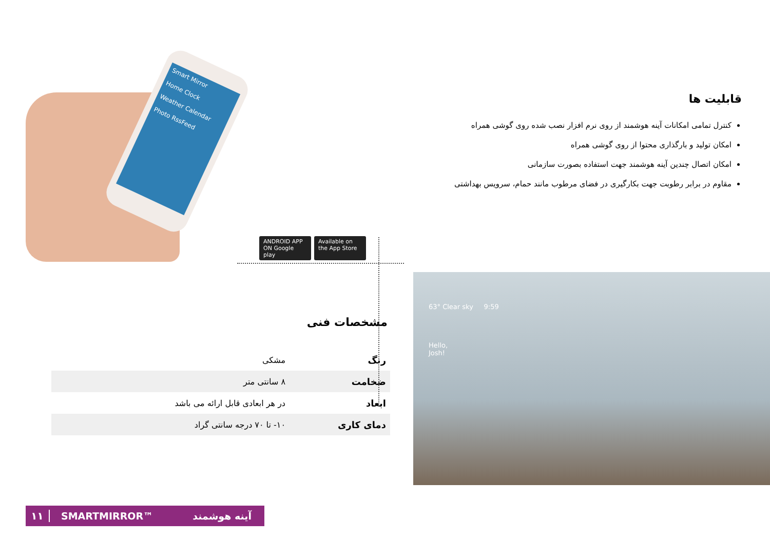Smart Mirror
Home Clock
Weather Calendar
Photo RssFeed
ANDROID APP ON Google play
Available on the App Store
قابلیت ها
کنترل تمامی امکانات آینه هوشمند از روی نرم افزار نصب شده روی گوشی همراه
امکان تولید و بارگذاری محتوا از روی گوشی همراه
امکان اتصال چندین آینه هوشمند جهت استفاده بصورت سازمانی
مقاوم در برابر رطوبت جهت بکارگیری در فضای مرطوب مانند حمام، سرویس بهداشتی
مشخصات فنی
| رنگ | مشکی | |
| ضخامت | ۸ سانتی متر | |
| ابعاد | در هر ابعادی قابل ارائه می باشد | |
| دمای کاری | ۱۰- تا ۷۰ درجه سانتی گراد | |
63° Clear sky 9:59
Hello,
Josh!
۱۱ SMARTMIRROR™ آینه هوشمند